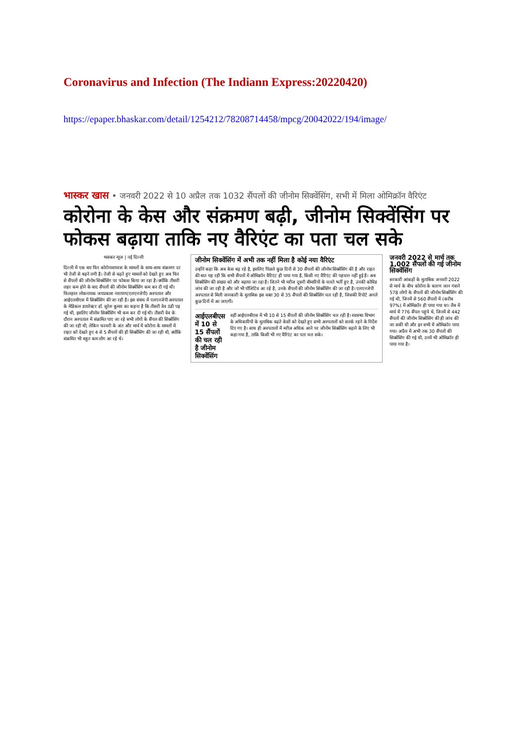Coronavirus and Infection (The Indiann Express:20220420)
https://epaper.bhaskar.com/detail/1254212/78208714458/mpcg/20042022/194/image/
भास्कर खास • जनवरी 2022 से 10 अप्रैल तक 1032 सैंपलों की जीनोम सिक्वेंसिंग, सभी में मिला ओमिक्रॉन वैरिएंट
कोरोना के केस और संक्रमण बढ़ी, जीनोम सिक्वेंसिंग पर फोकस बढ़ाया ताकि नए वैरिएंट का पता चल सके
भास्कर न्यूज | नई दिल्ली
दिल्ली में एक बार फिर कोरोनावायरस के मामलों के साथ-साथ संक्रमण दर भी तेजी से बढ़ने लगी है। तेजी से बढ़ते हुए मामलों को देखते हुए अब फिर से सैंपलों की जीनोम सिक्वेंसिंग पर फोकस किया जा रहा है। क्योंकि तीसरी लहर कम होने के बाद सैंपलों की जीनोम सिक्वेंसिंग कम कर दी गई थी। फिलहाल लोकनायक जयप्रकाश नारायण(एलएनजेपी) अस्पताल और आईएलबीएस में सिक्वेंसिंग की जा रही है। इस संबंध में एलएनजेपी अस्पताल के मेडिकल डायरेक्टर डॉ. सुरेश कुमार का कहना है कि तीसरी वेव ठंडी पड़ गई थी, इसलिए जीनोम सिक्वेंसिंग भी कम कर दी गई थी। तीसरी वेव के दौरान अस्पताल में संक्रमित पाए जा रहे सभी लोगों के सैंपल की सिक्वेंसिंग की जा रही थी, लेकिन फरवरी के अंत और मार्च में कोरोना के मामलों में राहत को देखते हुए 4 से 5 सैंपलों की ही सिक्वेंसिंग की जा रही थी, क्योंकि संक्रमित भी बहुत कम लोग आ रहे थे।
जीनोम सिक्वेंसिंग में अभी तक नहीं मिला है कोई नया वैरिएंट
उन्होंने कहा कि अब केस बढ़ रहे है, इसलिए पिछले कुछ दिनों से 30 सैंपलों की जीनोम सिक्वेंसिंग की है और राहत की बात यह रही कि सभी सैंपलों में ओमिक्रॉन वैरिएंट ही पाया गया है, किसी नए वैरिएंट की पहचान नहीं हुई है। अब सिक्वेंसिंग की संख्या को और बढ़ाया जा रहा है। जितने भी मरीज दूसरी बीमारियों के चलते भर्ती हुए है, उनकी कोविड जांच की जा रही है और जो भी पॉजिटिव आ रहे है, उनके सैंपलों की जीनोम सिक्वेंसिंग की जा रही है। एलएनजेपी अस्पताल से मिली जानकारी के मुताबिक इस वक्त 30 से 35 सैंपलों की सिक्वेंसिंग चल रही है, जिसकी रिपोर्ट अगले कुछ दिनों में आ जाएगी।
आईएलबीएस में 10 से 15 सैंपलों की चल रही है जीनोम सिक्वेंसिंग
वहीं आईएलबीएस में भी 10 से 15 सैंपलों की जीनोम सिक्वेंसिंग चल रही है। स्वास्थ्य विभाग के अधिकारियों के मुताबिक बढ़ते केसों को देखते हुए सभी अस्पतालों को सतर्क रहने के निर्देश दिए गए है। साथ ही अस्पतालों में मरीज अधिक आने पर जीनोम सिक्वेंसिंग बढ़ाने के लिए भी कहा गया है, ताकि किसी भी नए वैरिएंट का पता चल सके।
जनवरी 2022 से मार्च तक 1,002 सैंपलों की गई जीनोम सिक्वेंसिंग
सरकारी आंकड़ों के मुताबिक जनवरी 2022 से मार्च के बीच कोरोना के कारण जान गंवाने 578 लोगों के सैंपलों की जीनोम सिक्वेंसिंग की गई थी, जिनमें से 560 सैंपलों में (करीब 97%) में ओमिक्रॉन ही पाया गया था। लैब में मार्च में 776 सैंपल पहुंचे थे, जिनमें से 442 सैंपलों की जीनोम सिक्वेंसिंग की ही जांच की जा सकी थी और इन सभी में ओमिक्रॉन पाया गया। अप्रैल में अभी तक 30 सैंपलों की सिक्वेंसिंग की गई थी, उनमें भी ओमिक्रॉन ही पाया गया है।